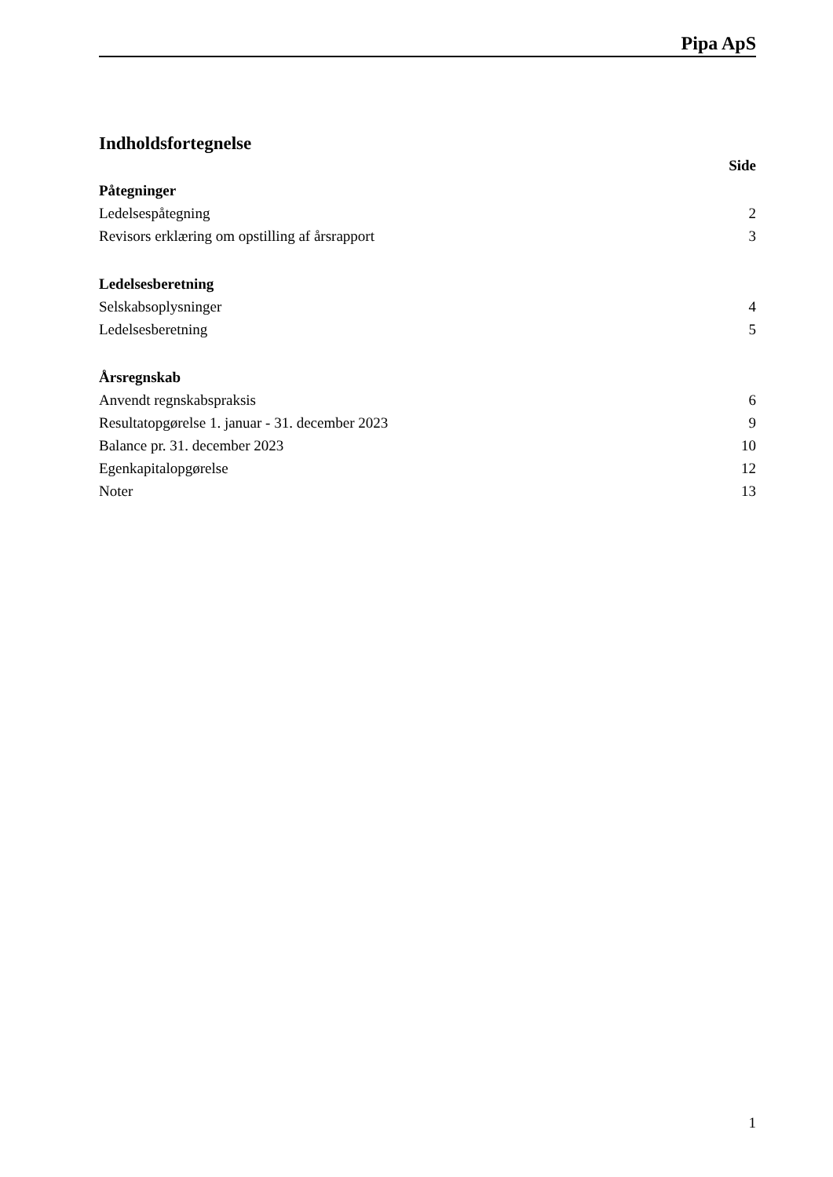Pipa ApS
Indholdsfortegnelse
Side
Påtegninger
Ledelsespåtegning 2
Revisors erklæring om opstilling af årsrapport 3
Ledelsesberetning
Selskabsoplysninger 4
Ledelsesberetning 5
Årsregnskab
Anvendt regnskabspraksis 6
Resultatopgørelse 1. januar - 31. december 2023 9
Balance pr. 31. december 2023 10
Egenkapitalopgørelse 12
Noter 13
1